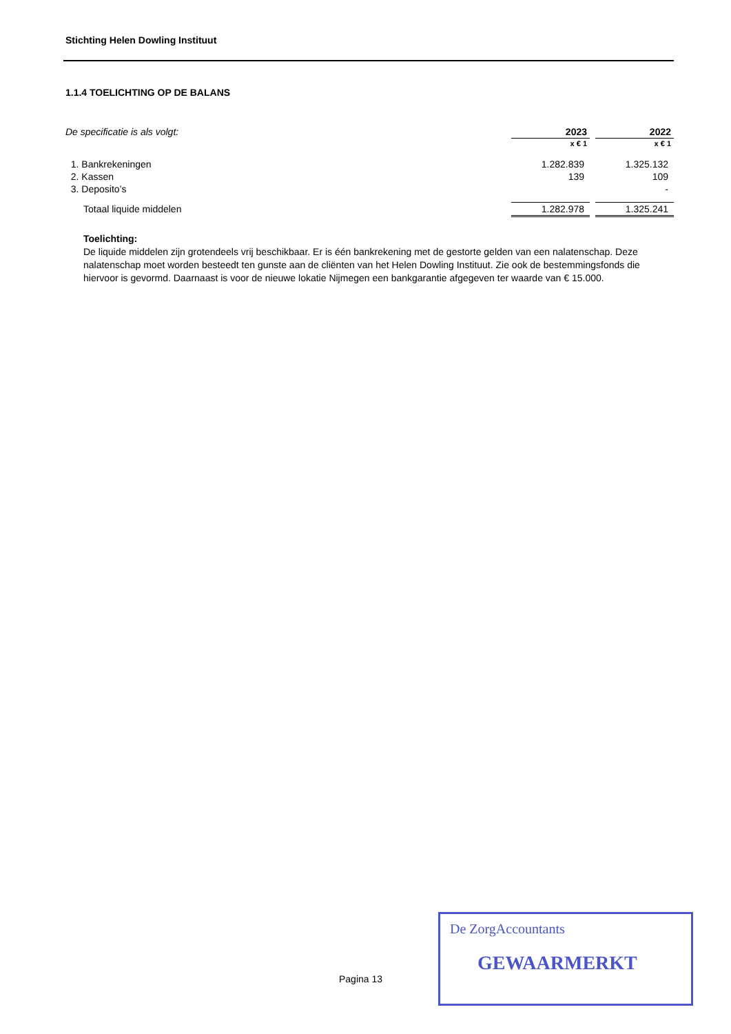Stichting Helen Dowling Instituut
1.1.4 TOELICHTING OP DE BALANS
| De specificatie is als volgt: | | 2023 | | 2022 |
| | | x € 1 | | x € 1 |
| 1. Bankrekeningen | | 1.282.839 | | 1.325.132 |
| 2. Kassen | | 139 | | 109 |
| 3. Deposito’s | | | | - |
| Totaal liquide middelen | | 1.282.978 | | 1.325.241 |
Toelichting:
De liquide middelen zijn grotendeels vrij beschikbaar. Er is één bankrekening met de gestorte gelden van een nalatenschap. Deze nalatenschap moet worden besteedt ten gunste aan de cliënten van het Helen Dowling Instituut. Zie ook de bestemmingsfonds die hiervoor is gevormd. Daarnaast is voor de nieuwe lokatie Nijmegen een bankgarantie afgegeven ter waarde van € 15.000.
Pagina 13
De ZorgAccountants
GEWAARMERKT